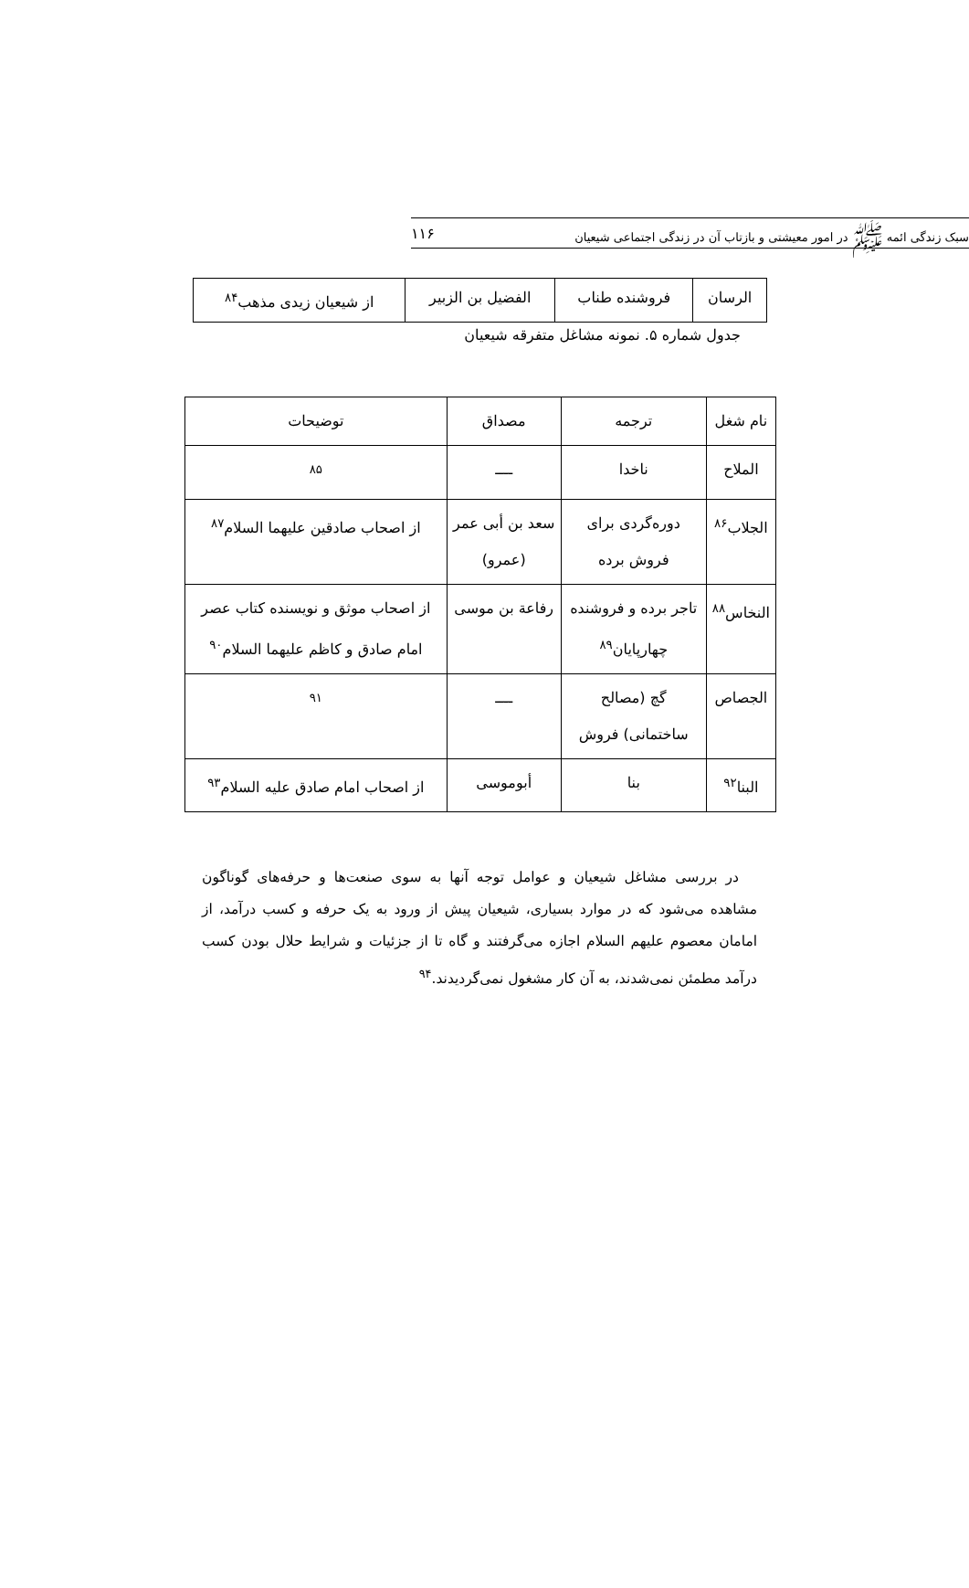سبک زندگی ائمه ﷺ در امور معیشتی و بازتاب آن در زندگی اجتماعی شیعیان ۱۱۶
| الرسان | فروشنده طناب | الفضیل بن الزبیر | از شیعیان زیدی مذهب<sup>۸۴</sup> |
جدول شماره ۵. نمونه مشاغل متفرقه شیعیان
| نام شغل | ترجمه | مصداق | توضیحات |
| الملاح | ناخدا | ــــ | <sup>۸۵</sup> |
| الجلاب<sup>۸۶</sup> | دوره‌گردی برای فروش برده | سعد بن أبی عمر (عمرو) | از اصحاب صادقین علیهما السلام<sup>۸۷</sup> |
| النخاس<sup>۸۸</sup> | تاجر برده و فروشنده چهارپایان<sup>۸۹</sup> | رفاعة بن موسی | از اصحاب موثق و نویسنده کتاب عصر امام صادق و کاظم علیهما السلام<sup>۹۰</sup> |
| الجصاص | گچ (مصالح ساختمانی) فروش | ــــ | <sup>۹۱</sup> |
| البنا<sup>۹۲</sup> | بنا | أبوموسی | از اصحاب امام صادق علیه السلام<sup>۹۳</sup> |
در بررسی مشاغل شیعیان و عوامل توجه آنها به سوی صنعت‌ها و حرفه‌های گوناگون مشاهده می‌شود که در موارد بسیاری، شیعیان پیش از ورود به یک حرفه و کسب درآمد، از امامان معصوم علیهم السلام اجازه می‌گرفتند و گاه تا از جزئیات و شرایط حلال بودن کسب درآمد مطمئن نمی‌شدند، به آن کار مشغول نمی‌گردیدند.<sup>۹۴</sup>